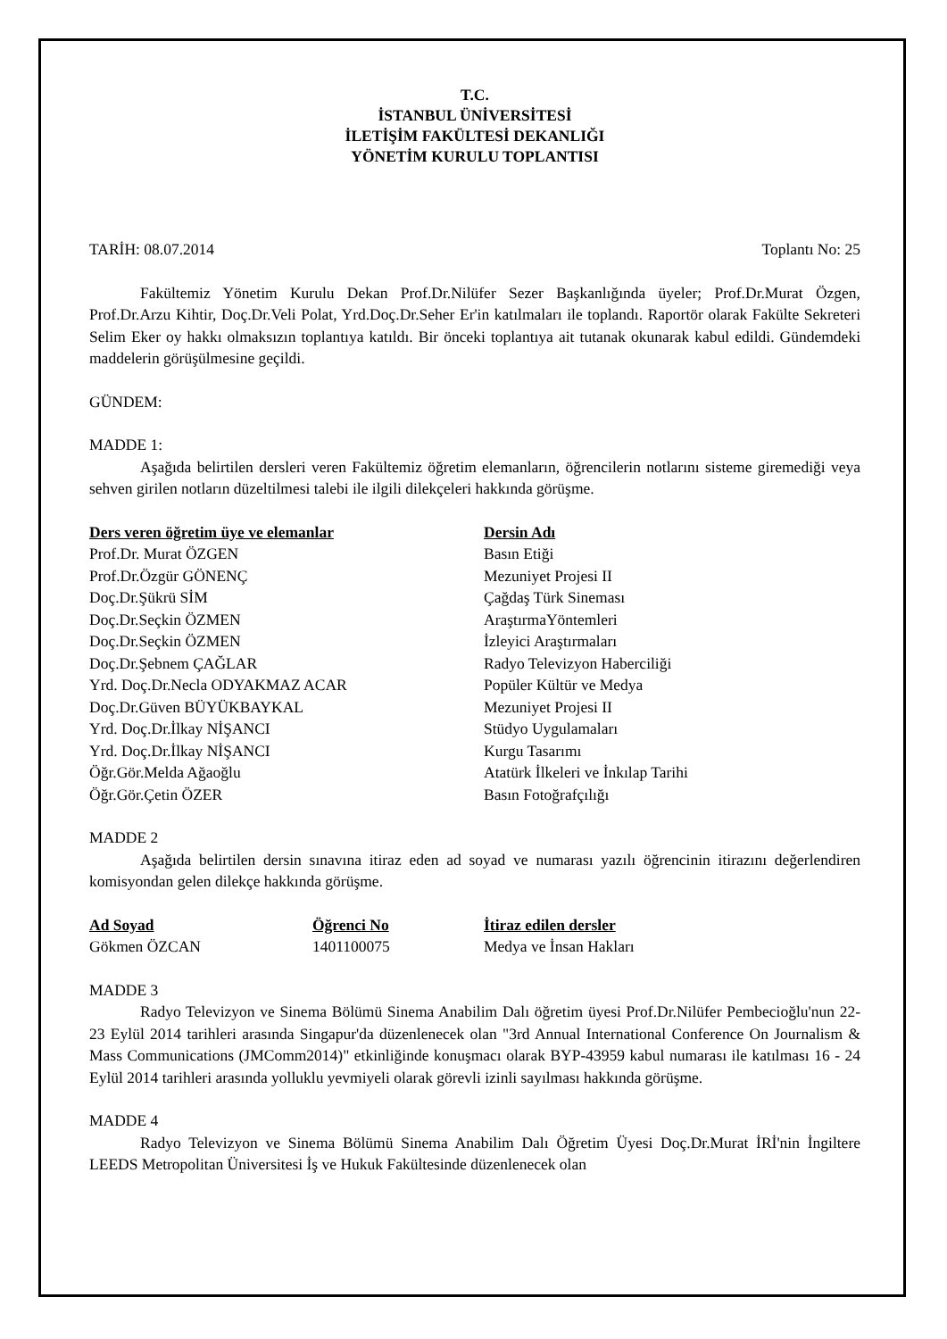T.C.
İSTANBUL ÜNİVERSİTESİ
İLETİŞİM FAKÜLTESİ DEKANLIĞI
YÖNETİM KURULU TOPLANTISI
TARİH: 08.07.2014 Toplantı No: 25
Fakültemiz Yönetim Kurulu Dekan Prof.Dr.Nilüfer Sezer Başkanlığında üyeler; Prof.Dr.Murat Özgen, Prof.Dr.Arzu Kihtir, Doç.Dr.Veli Polat, Yrd.Doç.Dr.Seher Er'in katılmaları ile toplandı. Raportör olarak Fakülte Sekreteri Selim Eker oy hakkı olmaksızın toplantıya katıldı. Bir önceki toplantıya ait tutanak okunarak kabul edildi. Gündemdeki maddelerin görüşülmesine geçildi.
GÜNDEM:
MADDE 1:
Aşağıda belirtilen dersleri veren Fakültemiz öğretim elemanların, öğrencilerin notlarını sisteme giremediği veya sehven girilen notların düzeltilmesi talebi ile ilgili dilekçeleri hakkında görüşme.
| Ders veren öğretim üye ve elemanlar | Dersin Adı |
| --- | --- |
| Prof.Dr. Murat ÖZGEN | Basın Etiği |
| Prof.Dr.Özgür GÖNENÇ | Mezuniyet Projesi II |
| Doç.Dr.Şükrü SİM | Çağdaş Türk Sineması |
| Doç.Dr.Seçkin ÖZMEN | AraştırmaYöntemleri |
| Doç.Dr.Seçkin ÖZMEN | İzleyici Araştırmaları |
| Doç.Dr.Şebnem ÇAĞLAR | Radyo Televizyon Haberciliği |
| Yrd. Doç.Dr.Necla ODYAKMAZ ACAR | Popüler Kültür ve Medya |
| Doç.Dr.Güven BÜYÜKBAYKAL | Mezuniyet Projesi II |
| Yrd. Doç.Dr.İlkay NİŞANCI | Stüdyo Uygulamaları |
| Yrd. Doç.Dr.İlkay NİŞANCI | Kurgu Tasarımı |
| Öğr.Gör.Melda Ağaoğlu | Atatürk İlkeleri ve İnkılap Tarihi |
| Öğr.Gör.Çetin ÖZER | Basın Fotoğrafçılığı |
MADDE 2
Aşağıda belirtilen dersin sınavına itiraz eden ad soyad ve numarası yazılı öğrencinin itirazını değerlendiren komisyondan gelen dilekçe hakkında görüşme.
| Ad Soyad | Öğrenci No | İtiraz edilen dersler |
| --- | --- | --- |
| Gökmen ÖZCAN | 1401100075 | Medya ve İnsan Hakları |
MADDE 3
Radyo Televizyon ve Sinema Bölümü Sinema Anabilim Dalı öğretim üyesi Prof.Dr.Nilüfer Pembecioğlu'nun 22-23 Eylül 2014 tarihleri arasında Singapur'da düzenlenecek olan "3rd Annual International Conference On Journalism & Mass Communications (JMComm2014)" etkinliğinde konuşmacı olarak BYP-43959 kabul numarası ile katılması 16 - 24 Eylül 2014 tarihleri arasında yolluklu yevmiyeli olarak görevli izinli sayılması hakkında görüşme.
MADDE 4
Radyo Televizyon ve Sinema Bölümü Sinema Anabilim Dalı Öğretim Üyesi Doç.Dr.Murat İRİ'nin İngiltere LEEDS Metropolitan Üniversitesi İş ve Hukuk Fakültesinde düzenlenecek olan